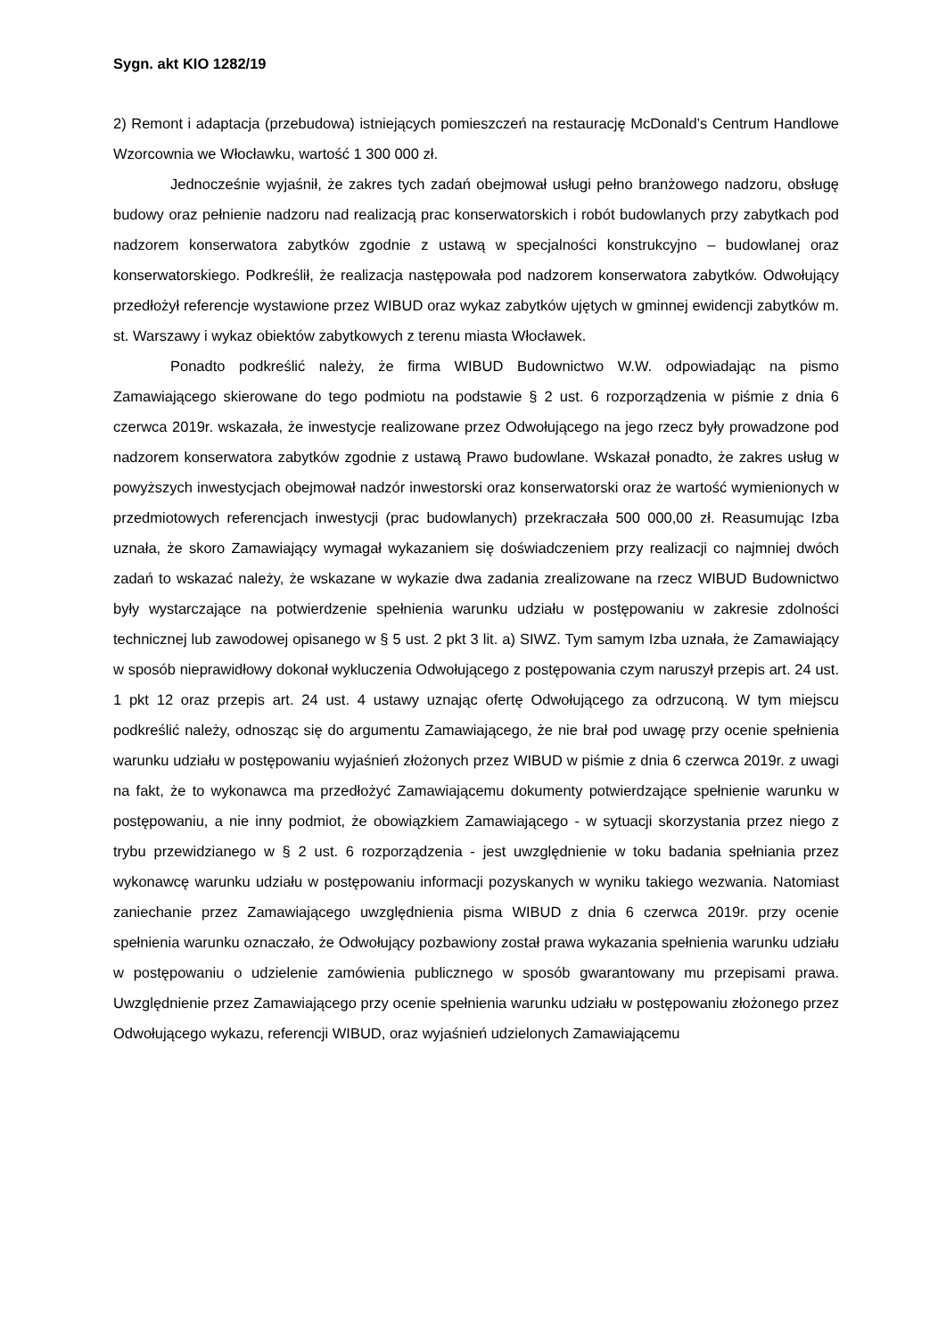Sygn. akt KIO 1282/19
2) Remont i adaptacja (przebudowa) istniejących pomieszczeń na restaurację McDonald’s Centrum Handlowe Wzorcownia we Włocławku, wartość 1 300 000 zł.
Jednocześnie wyjaśnił, że zakres tych zadań obejmował usługi pełno branżowego nadzoru, obsługę budowy oraz pełnienie nadzoru nad realizacją prac konserwatorskich i robót budowlanych przy zabytkach pod nadzorem konserwatora zabytków zgodnie z ustawą w specjalności konstrukcyjno – budowlanej oraz konserwatorskiego. Podkreślił, że realizacja następowała pod nadzorem konserwatora zabytków. Odwołujący przedłożył referencje wystawione przez WIBUD oraz wykaz zabytków ujętych w gminnej ewidencji zabytków m. st. Warszawy i wykaz obiektów zabytkowych z terenu miasta Włocławek.
Ponadto podkreślić należy, że firma WIBUD Budownictwo W.W. odpowiadając na pismo Zamawiającego skierowane do tego podmiotu na podstawie § 2 ust. 6 rozporządzenia w piśmie z dnia 6 czerwca 2019r. wskazała, że inwestycje realizowane przez Odwołującego na jego rzecz były prowadzone pod nadzorem konserwatora zabytków zgodnie z ustawą Prawo budowlane. Wskazał ponadto, że zakres usług w powyższych inwestycjach obejmował nadzór inwestorski oraz konserwatorski oraz że wartość wymienionych w przedmiotowych referencjach inwestycji (prac budowlanych) przekraczała 500 000,00 zł. Reasumując Izba uznała, że skoro Zamawiający wymagał wykazaniem się doświadczeniem przy realizacji co najmniej dwóch zadań to wskazać należy, że wskazane w wykazie dwa zadania zrealizowane na rzecz WIBUD Budownictwo były wystarczające na potwierdzenie spełnienia warunku udziału w postępowaniu w zakresie zdolności technicznej lub zawodowej opisanego w § 5 ust. 2 pkt 3 lit. a) SIWZ. Tym samym Izba uznała, że Zamawiający w sposób nieprawidłowy dokonał wykluczenia Odwołującego z postępowania czym naruszył przepis art. 24 ust. 1 pkt 12 oraz przepis art. 24 ust. 4 ustawy uznając ofertę Odwołującego za odrzuconą. W tym miejscu podkreślić należy, odnosząc się do argumentu Zamawiającego, że nie brał pod uwagę przy ocenie spełnienia warunku udziału w postępowaniu wyjaśnień złożonych przez WIBUD w piśmie z dnia 6 czerwca 2019r. z uwagi na fakt, że to wykonawca ma przedłożyć Zamawiającemu dokumenty potwierdzające spełnienie warunku w postępowaniu, a nie inny podmiot, że obowiązkiem Zamawiającego - w sytuacji skorzystania przez niego z trybu przewidzianego w § 2 ust. 6 rozporządzenia - jest uwzględnienie w toku badania spełniania przez wykonawcę warunku udziału w postępowaniu informacji pozyskanych w wyniku takiego wezwania. Natomiast zaniechanie przez Zamawiającego uwzględnienia pisma WIBUD z dnia 6 czerwca 2019r. przy ocenie spełnienia warunku oznaczało, że Odwołujący pozbawiony został prawa wykazania spełnienia warunku udziału w postępowaniu o udzielenie zamówienia publicznego w sposób gwarantowany mu przepisami prawa. Uwzględnienie przez Zamawiającego przy ocenie spełnienia warunku udziału w postępowaniu złożonego przez Odwołującego wykazu, referencji WIBUD, oraz wyjaśnień udzielonych Zamawiającemu